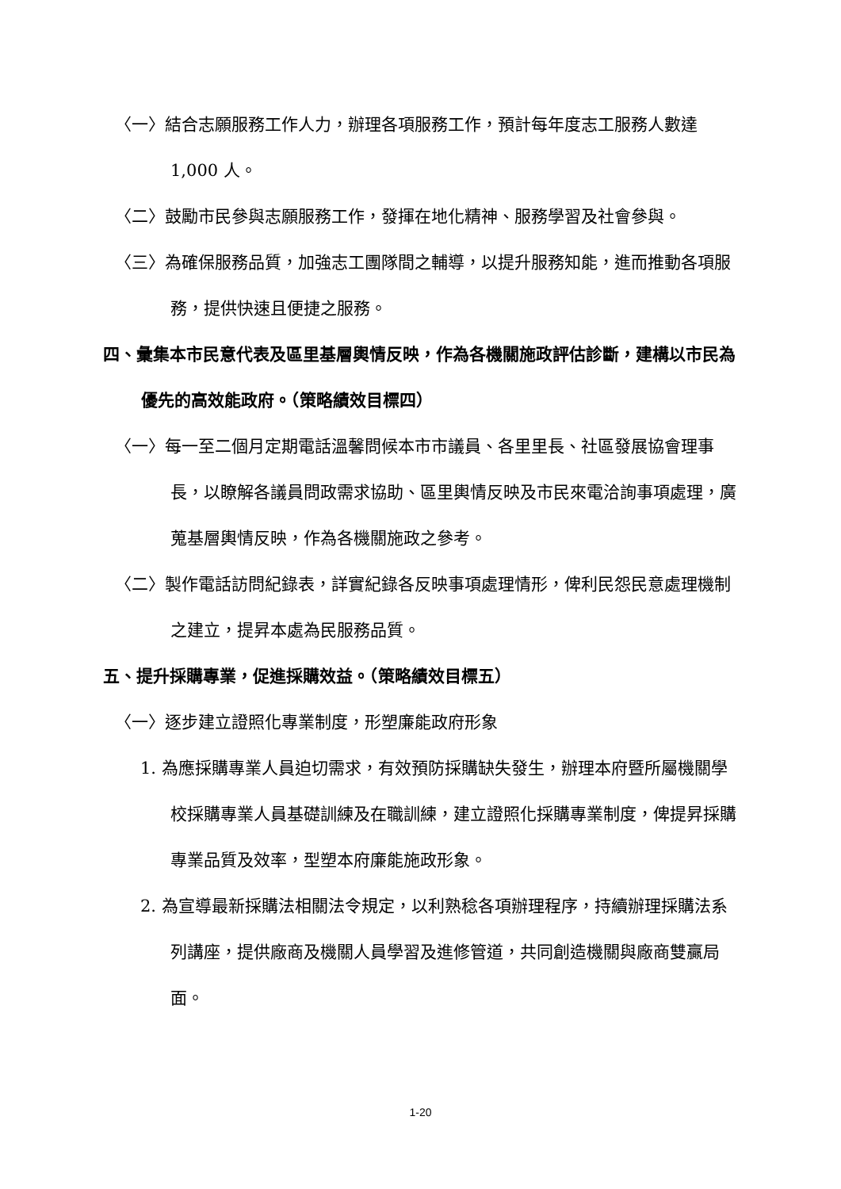〈一〉結合志願服務工作人力，辦理各項服務工作，預計每年度志工服務人數達 1,000 人。
〈二〉鼓勵市民參與志願服務工作，發揮在地化精神、服務學習及社會參與。
〈三〉為確保服務品質，加強志工團隊間之輔導，以提升服務知能，進而推動各項服務，提供快速且便捷之服務。
四、彙集本市民意代表及區里基層輿情反映，作為各機關施政評估診斷，建構以市民為優先的高效能政府。（策略績效目標四）
〈一〉每一至二個月定期電話溫馨問候本市市議員、各里里長、社區發展協會理事長，以瞭解各議員問政需求協助、區里輿情反映及市民來電洽詢事項處理，廣蒐基層輿情反映，作為各機關施政之參考。
〈二〉製作電話訪問紀錄表，詳實紀錄各反映事項處理情形，俾利民怨民意處理機制之建立，提昇本處為民服務品質。
五、提升採購專業，促進採購效益。（策略績效目標五）
〈一〉逐步建立證照化專業制度，形塑廉能政府形象
1. 為應採購專業人員迫切需求，有效預防採購缺失發生，辦理本府暨所屬機關學校採購專業人員基礎訓練及在職訓練，建立證照化採購專業制度，俾提昇採購專業品質及效率，型塑本府廉能施政形象。
2. 為宣導最新採購法相關法令規定，以利熟稔各項辦理程序，持續辦理採購法系列講座，提供廠商及機關人員學習及進修管道，共同創造機關與廠商雙贏局面。
1-20